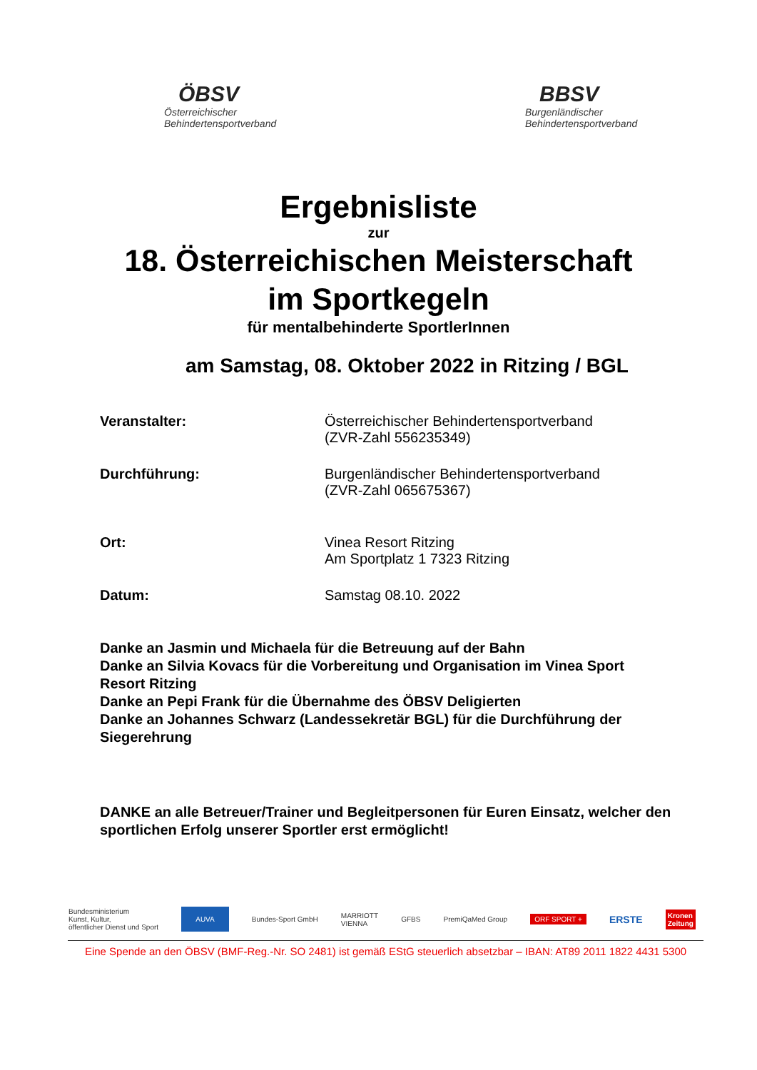ÖBSV
Österreichischer Behindertensportverband
BBSV
Burgenländischer Behindertensportverband
Ergebnisliste
zur
18. Österreichischen Meisterschaft
im Sportkegeln
für mentalbehinderte SportlerInnen
am Samstag, 08. Oktober 2022 in Ritzing / BGL
Veranstalter: Österreichischer Behindertensportverband
(ZVR-Zahl 556235349)
Durchführung: Burgenländischer Behindertensportverband
(ZVR-Zahl 065675367)
Ort: Vinea Resort Ritzing
Am Sportplatz 1 7323 Ritzing
Datum: Samstag 08.10. 2022
Danke an Jasmin und Michaela für die Betreuung auf der Bahn
Danke an Silvia Kovacs für die Vorbereitung und Organisation im Vinea Sport Resort Ritzing
Danke an Pepi Frank für die Übernahme des ÖBSV Deligierten
Danke an Johannes Schwarz (Landessekretär BGL) für die Durchführung der Siegerehrung
DANKE an alle Betreuer/Trainer und Begleitpersonen für Euren Einsatz, welcher den sportlichen Erfolg unserer Sportler erst ermöglicht!
Bundesministerium
Kunst, Kultur,
öffentlicher Dienst und Sport
AUVA
Bundes-Sport GmbH
MARRIOTT
VIENNA
GFBS PremiQaMed Group ORF SPORT +
ERSTE
Kronen
Zeitung
Eine Spende an den ÖBSV (BMF-Reg.-Nr. SO 2481) ist gemäß EStG steuerlich absetzbar – IBAN: AT89 2011 1822 4431 5300